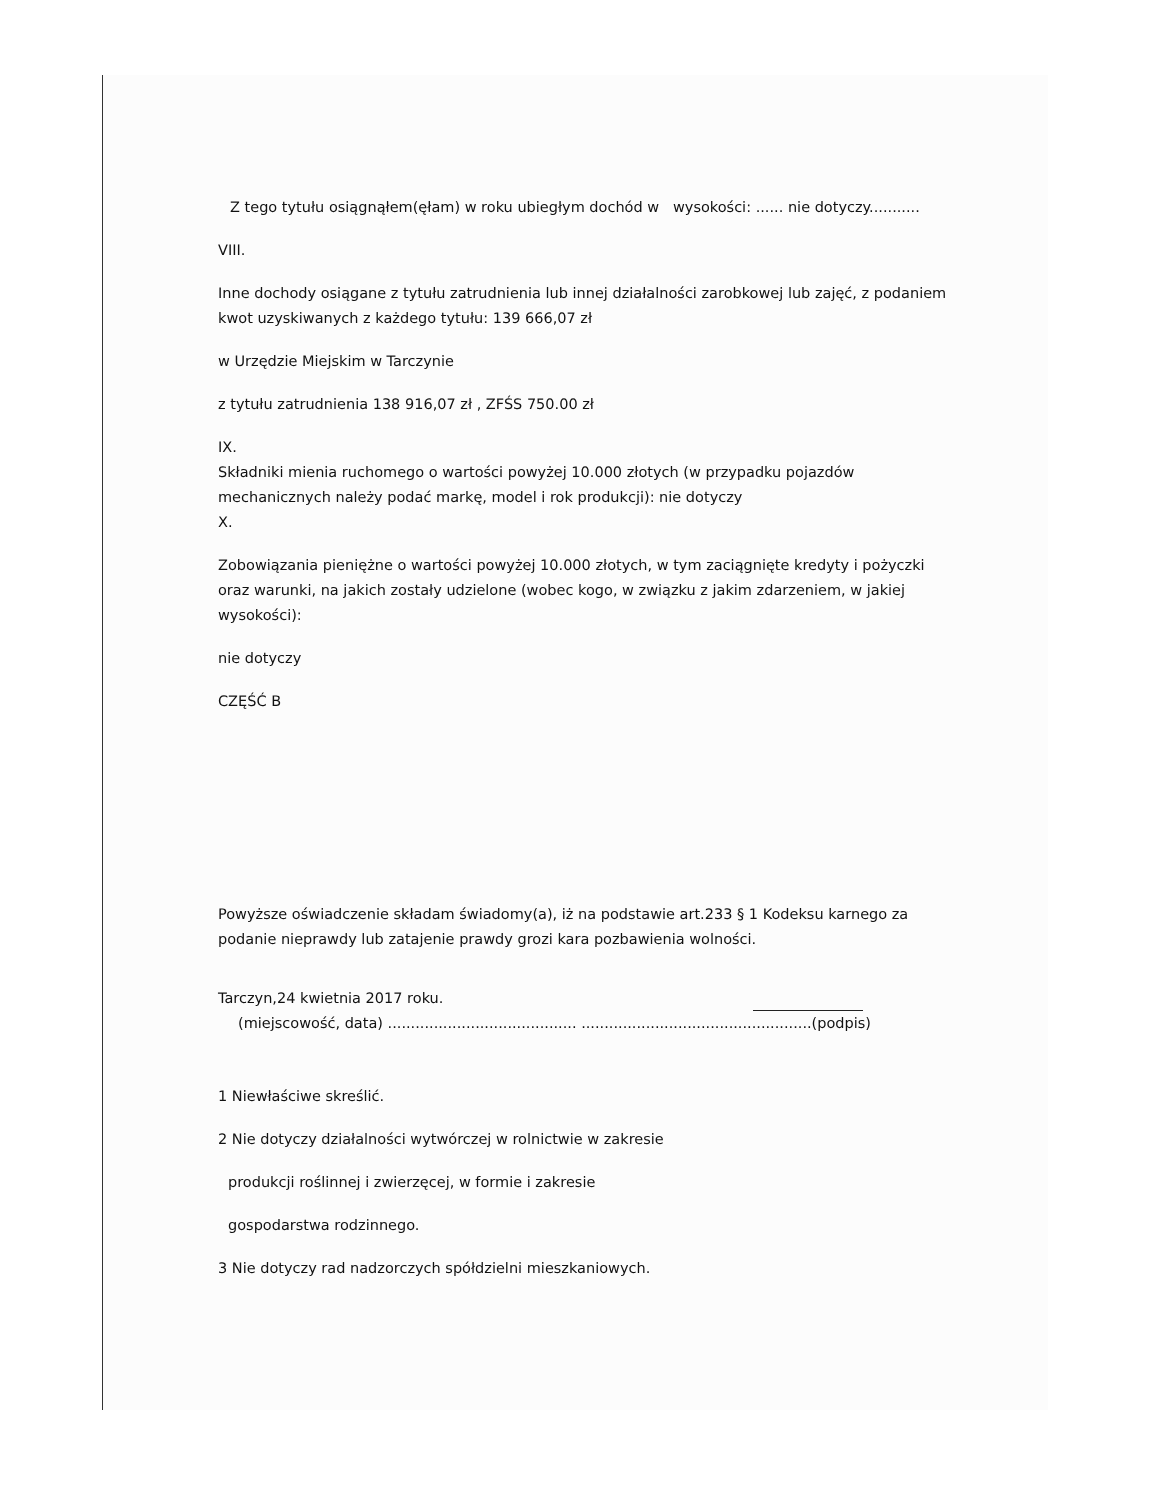Z tego tytułu osiągnąłem(ęłam) w roku ubiegłym dochód w wysokości: ...... nie dotyczy...........
VIII.
Inne dochody osiągane z tytułu zatrudnienia lub innej działalności zarobkowej lub zajęć, z podaniem kwot uzyskiwanych z każdego tytułu: 139 666,07 zł
w Urzędzie Miejskim w Tarczynie
z tytułu zatrudnienia 138 916,07 zł , ZFŚS 750.00 zł
IX.
Składniki mienia ruchomego o wartości powyżej 10.000 złotych (w przypadku pojazdów mechanicznych należy podać markę, model i rok produkcji): nie dotyczy
X.
Zobowiązania pieniężne o wartości powyżej 10.000 złotych, w tym zaciągnięte kredyty i pożyczki oraz warunki, na jakich zostały udzielone (wobec kogo, w związku z jakim zdarzeniem, w jakiej wysokości):
nie dotyczy
CZĘŚĆ B
Powyższe oświadczenie składam świadomy(a), iż na podstawie art.233 § 1 Kodeksu karnego za podanie nieprawdy lub zatajenie prawdy grozi kara pozbawienia wolności.
Tarczyn,24 kwietnia 2017 roku.
(miejscowość, data) ......................................... ..................................................(podpis)
1 Niewłaściwe skreślić.
2 Nie dotyczy działalności wytwórczej w rolnictwie w zakresie
produkcji roślinnej i zwierzęcej, w formie i zakresie
gospodarstwa rodzinnego.
3 Nie dotyczy rad nadzorczych spółdzielni mieszkaniowych.